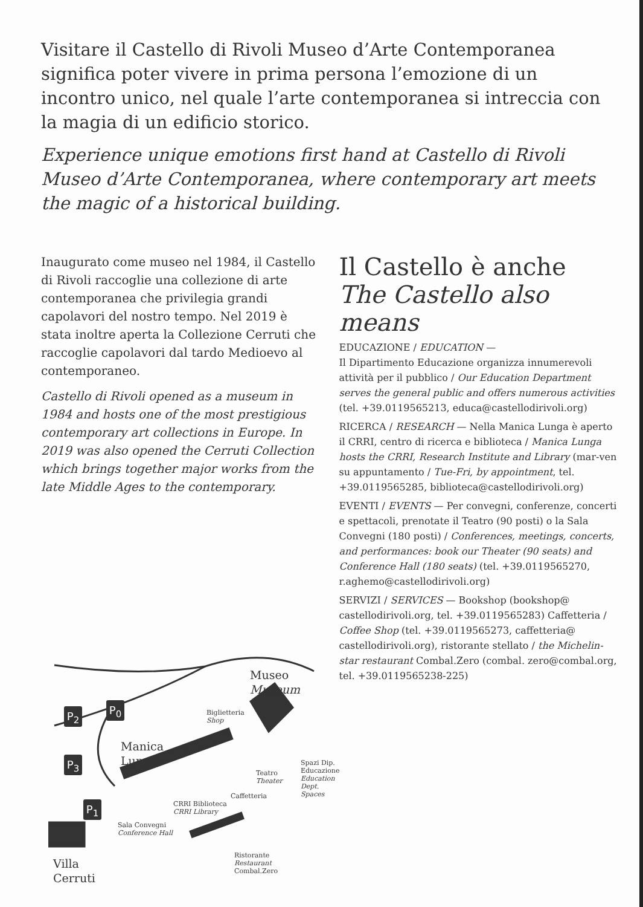Visitare il Castello di Rivoli Museo d’Arte Contemporanea significa poter vivere in prima persona l’emozione di un incontro unico, nel quale l’arte contemporanea si intreccia con la magia di un edificio storico.
Experience unique emotions first hand at Castello di Rivoli Museo d’Arte Contemporanea, where contemporary art meets the magic of a historical building.
Inaugurato come museo nel 1984, il Castello di Rivoli raccoglie una collezione di arte contemporanea che privilegia grandi capolavori del nostro tempo. Nel 2019 è stata inoltre aperta la Collezione Cerruti che raccoglie capolavori dal tardo Medioevo al contemporaneo.
Castello di Rivoli opened as a museum in 1984 and hosts one of the most prestigious contemporary art collections in Europe. In 2019 was also opened the Cerruti Collection which brings together major works from the late Middle Ages to the contemporary.
Il Castello è anche
The Castello also means
EDUCAZIONE / EDUCATION —
Il Dipartimento Educazione organizza innumerevoli attività per il pubblico / Our Education Department serves the general public and offers numerous activities (tel. +39.0119565213, educa@castellodirivoli.org)
RICERCA / RESEARCH — Nella Manica Lunga è aperto il CRRI, centro di ricerca e biblioteca / Manica Lunga hosts the CRRI, Research Institute and Library (mar-ven su appuntamento / Tue-Fri, by appointment, tel. +39.0119565285, biblioteca@castellodirivoli.org)
EVENTI / EVENTS — Per convegni, conferenze, concerti e spettacoli, prenotate il Teatro (90 posti) o la Sala Convegni (180 posti) / Conferences, meetings, concerts, and performances: book our Theater (90 seats) and Conference Hall (180 seats) (tel. +39.0119565270, r.aghemo@castellodirivoli.org)
SERVIZI / SERVICES — Bookshop (bookshop@ castellodirivoli.org, tel. +39.0119565283) Caffetteria / Coffee Shop (tel. +39.0119565273, caffetteria@ castellodirivoli.org), ristorante stellato / the Michelin-star restaurant Combal.Zero (combal. zero@combal.org, tel. +39.0119565238-225)
Museo
Museum
P<sub>2</sub> P<sub>0</sub>
Biglietteria
Shop
Manica
Lunga
P<sub>3</sub>
Teatro
Theater
Spazi Dip.
Educazione
Education
Dept. Spaces
Caffetteria
P<sub>1</sub>
CRRI Biblioteca
CRRI Library
Sala Convegni
Conference Hall
Ristorante
Restaurant
Combal.Zero
Villa
Cerruti